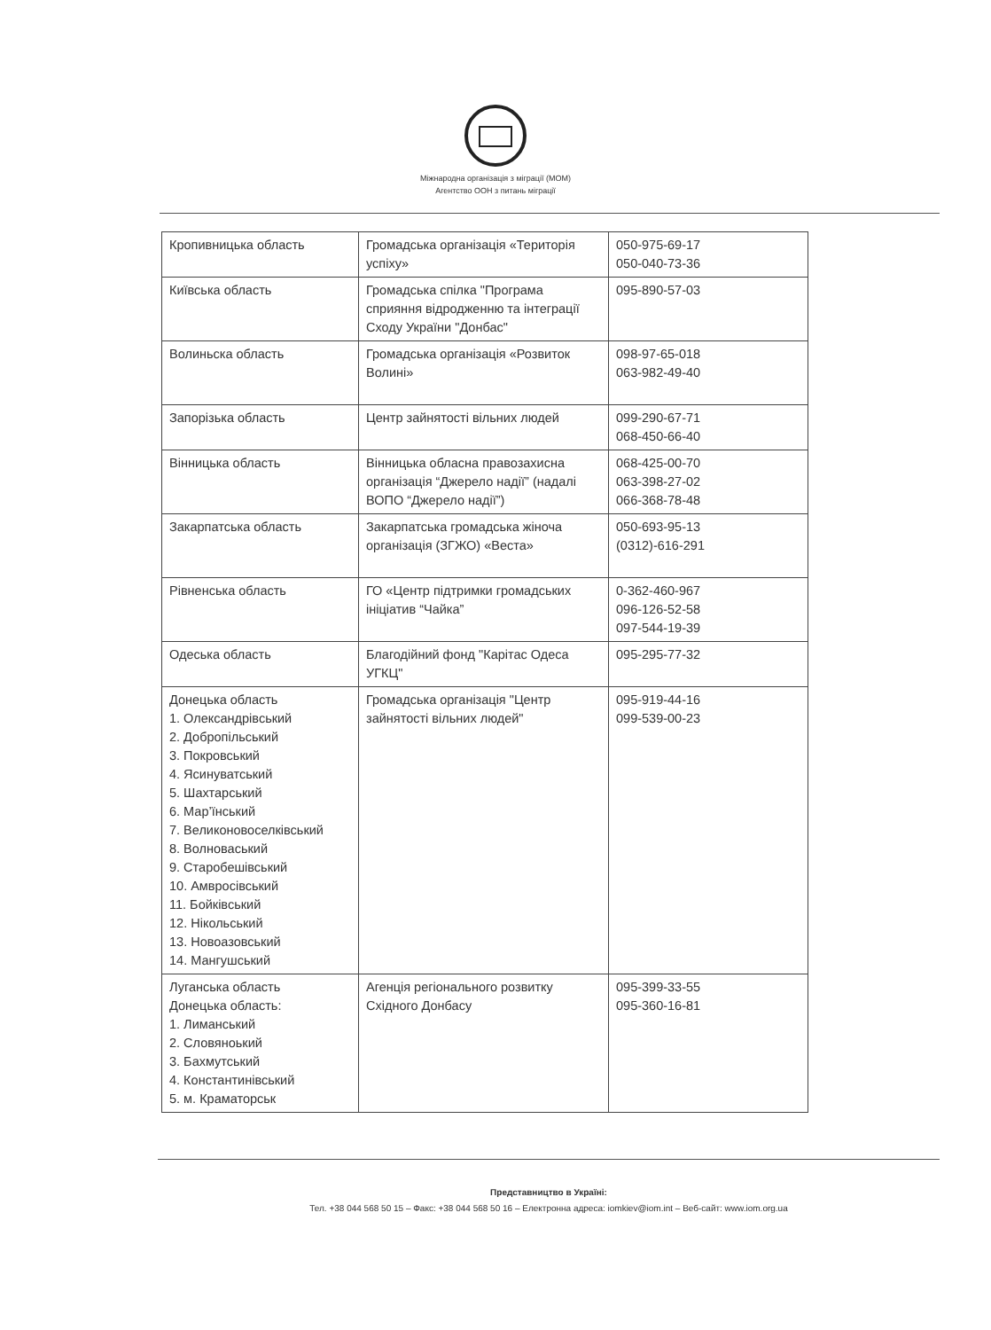Міжнародна організація з міграції (МОМ)
Агентство ООН з питань міграції
| Кропивницька область | Громадська організація «Територія успіху» | 050-975-69-17 050-040-73-36 |
| Київська область | Громадська спілка "Програма сприяння відродженню та інтеграції Сходу України "Донбас" | 095-890-57-03 |
| Волиньска область | Громадська організація «Розвиток Волині» | 098-97-65-018 063-982-49-40 |
| Запорізька область | Центр зайнятості вільних людей | 099-290-67-71 068-450-66-40 |
| Вінницька область | Вінницька обласна правозахисна організація “Джерело надії” (надалі ВОПО “Джерело надії”) | 068-425-00-70 063-398-27-02 066-368-78-48 |
| Закарпатська область | Закарпатська громадська жіноча організація (ЗГЖО) «Веста» | 050-693-95-13 (0312)-616-291 |
| Рівненська область | ГО «Центр підтримки громадських ініціатив “Чайка” | 0-362-460-967 096-126-52-58 097-544-19-39 |
| Одеська область | Благодійний фонд "Карітас Одеса УГКЦ" | 095-295-77-32 |
| Донецька область 1. Олександрівський 2. Добропільський 3. Покровський 4. Ясинуватський 5. Шахтарський 6. Мар’їнський 7. Великоновоселківський 8. Волноваський 9. Старобешівський 10. Амвросівський 11. Бойківський 12. Нікольський 13. Новоазовський 14. Мангушський | Громадська організація "Центр зайнятості вільних людей" | 095-919-44-16 099-539-00-23 |
| Луганська область Донецька область: 1. Лиманський 2. Словяноький 3. Бахмутський 4. Константинівський 5. м. Краматорськ | Агенція регіонального розвитку Східного Донбасу | 095-399-33-55 095-360-16-81 |
Представництво в Україні:
Тел. +38 044 568 50 15 – Факс: +38 044 568 50 16 – Електронна адреса: iomkiev@iom.int – Веб-сайт: www.iom.org.ua